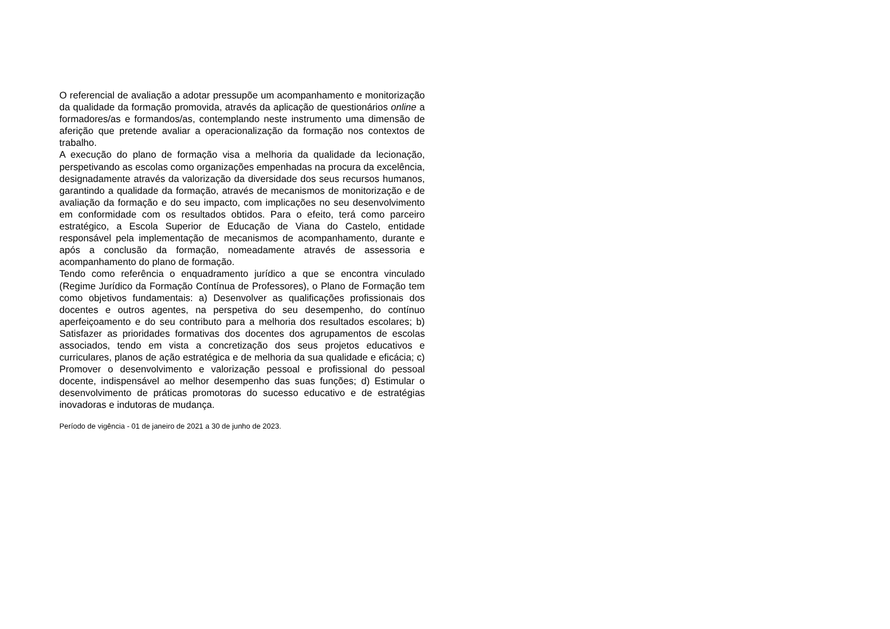O referencial de avaliação a adotar pressupõe um acompanhamento e monitorização da qualidade da formação promovida, através da aplicação de questionários online a formadores/as e formandos/as, contemplando neste instrumento uma dimensão de aferição que pretende avaliar a operacionalização da formação nos contextos de trabalho.
A execução do plano de formação visa a melhoria da qualidade da lecionação, perspetivando as escolas como organizações empenhadas na procura da excelência, designadamente através da valorização da diversidade dos seus recursos humanos, garantindo a qualidade da formação, através de mecanismos de monitorização e de avaliação da formação e do seu impacto, com implicações no seu desenvolvimento em conformidade com os resultados obtidos. Para o efeito, terá como parceiro estratégico, a Escola Superior de Educação de Viana do Castelo, entidade responsável pela implementação de mecanismos de acompanhamento, durante e após a conclusão da formação, nomeadamente através de assessoria e acompanhamento do plano de formação.
Tendo como referência o enquadramento jurídico a que se encontra vinculado (Regime Jurídico da Formação Contínua de Professores), o Plano de Formação tem como objetivos fundamentais: a) Desenvolver as qualificações profissionais dos docentes e outros agentes, na perspetiva do seu desempenho, do contínuo aperfeiçoamento e do seu contributo para a melhoria dos resultados escolares; b) Satisfazer as prioridades formativas dos docentes dos agrupamentos de escolas associados, tendo em vista a concretização dos seus projetos educativos e curriculares, planos de ação estratégica e de melhoria da sua qualidade e eficácia; c) Promover o desenvolvimento e valorização pessoal e profissional do pessoal docente, indispensável ao melhor desempenho das suas funções; d) Estimular o desenvolvimento de práticas promotoras do sucesso educativo e de estratégias inovadoras e indutoras de mudança.
Período de vigência - 01 de janeiro de 2021 a 30 de junho de 2023.